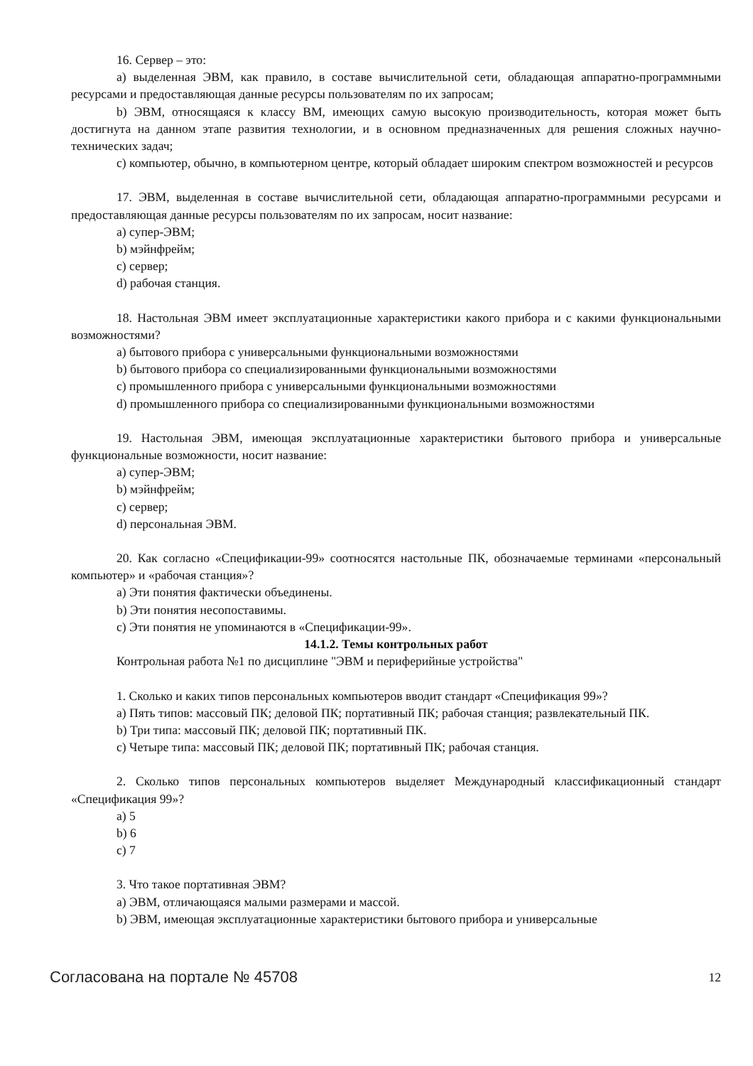16. Сервер – это:
a) выделенная ЭВМ, как правило, в составе вычислительной сети, обладающая аппаратно-программными ресурсами и предоставляющая данные ресурсы пользователям по их запросам;
b) ЭВМ, относящаяся к классу ВМ, имеющих самую высокую производительность, которая может быть достигнута на данном этапе развития технологии, и в основном предназначенных для решения сложных научно-технических задач;
c) компьютер, обычно, в компьютерном центре, который обладает широким спектром возможностей и ресурсов
17. ЭВМ, выделенная в составе вычислительной сети, обладающая аппаратно-программными ресурсами и предоставляющая данные ресурсы пользователям по их запросам, носит название:
a) супер-ЭВМ;
b) мэйнфрейм;
c) сервер;
d) рабочая станция.
18. Настольная ЭВМ имеет эксплуатационные характеристики какого прибора и с какими функциональными возможностями?
a) бытового прибора с универсальными функциональными возможностями
b) бытового прибора со специализированными функциональными возможностями
c) промышленного прибора с универсальными функциональными возможностями
d) промышленного прибора со специализированными функциональными возможностями
19. Настольная ЭВМ, имеющая эксплуатационные характеристики бытового прибора и универсальные функциональные возможности, носит название:
a) супер-ЭВМ;
b) мэйнфрейм;
c) сервер;
d) персональная ЭВМ.
20. Как согласно «Спецификации-99» соотносятся настольные ПК, обозначаемые терминами «персональный компьютер» и «рабочая станция»?
a) Эти понятия фактически объединены.
b) Эти понятия несопоставимы.
c) Эти понятия не упоминаются в «Спецификации-99».
14.1.2. Темы контрольных работ
Контрольная работа №1 по дисциплине "ЭВМ и периферийные устройства"
1. Сколько и каких типов персональных компьютеров вводит стандарт «Спецификация 99»?
a) Пять типов: массовый ПК; деловой ПК; портативный ПК; рабочая станция; развлекательный ПК.
b) Три типа: массовый ПК; деловой ПК; портативный ПК.
c) Четыре типа: массовый ПК; деловой ПК; портативный ПК; рабочая станция.
2. Сколько типов персональных компьютеров выделяет Международный классификационный стандарт «Спецификация 99»?
a) 5
b) 6
c) 7
3. Что такое портативная ЭВМ?
a) ЭВМ, отличающаяся малыми размерами и массой.
b) ЭВМ, имеющая эксплуатационные характеристики бытового прибора и универсальные
Согласована на портале № 45708 12